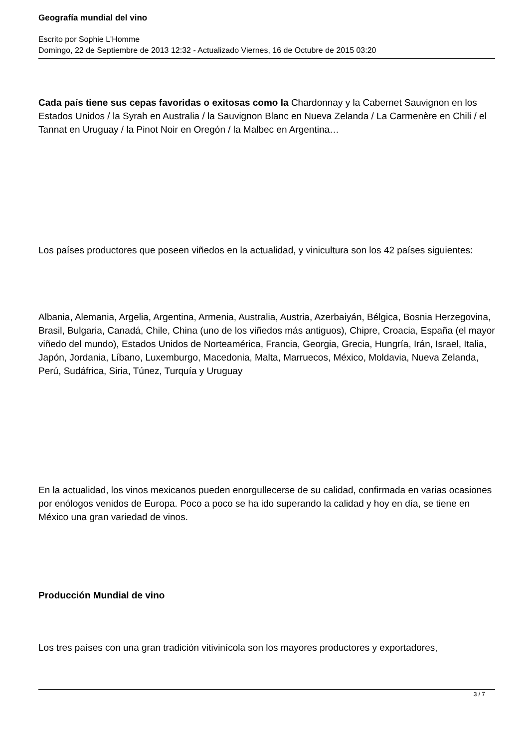Geografía mundial del vino
Escrito por Sophie L'Homme
Domingo, 22 de Septiembre de 2013 12:32 - Actualizado Viernes, 16 de Octubre de 2015 03:20
Cada país tiene sus cepas favoridas o exitosas como la Chardonnay y la Cabernet Sauvignon en los Estados Unidos / la Syrah en Australia / la Sauvignon Blanc en Nueva Zelanda / La Carmenère en Chili / el Tannat en Uruguay / la Pinot Noir en Oregón / la Malbec en Argentina…
Los países productores que poseen viñedos en la actualidad, y vinicultura son los 42 países siguientes:
Albania, Alemania, Argelia, Argentina, Armenia, Australia, Austria, Azerbaiyán, Bélgica, Bosnia Herzegovina, Brasil, Bulgaria, Canadá, Chile, China (uno de los viñedos más antiguos), Chipre, Croacia, España (el mayor viñedo del mundo), Estados Unidos de Norteamérica, Francia, Georgia, Grecia, Hungría, Irán, Israel, Italia, Japón, Jordania, Líbano, Luxemburgo, Macedonia, Malta, Marruecos, México, Moldavia, Nueva Zelanda, Perú, Sudáfrica, Siria, Túnez, Turquía y Uruguay
En la actualidad, los vinos mexicanos pueden enorgullecerse de su calidad, confirmada en varias ocasiones por enólogos venidos de Europa. Poco a poco se ha ido superando la calidad y hoy en día, se tiene en México una gran variedad de vinos.
Producción Mundial de vino
Los tres países con una gran tradición vitivinícola son los mayores productores y exportadores,
3 / 7